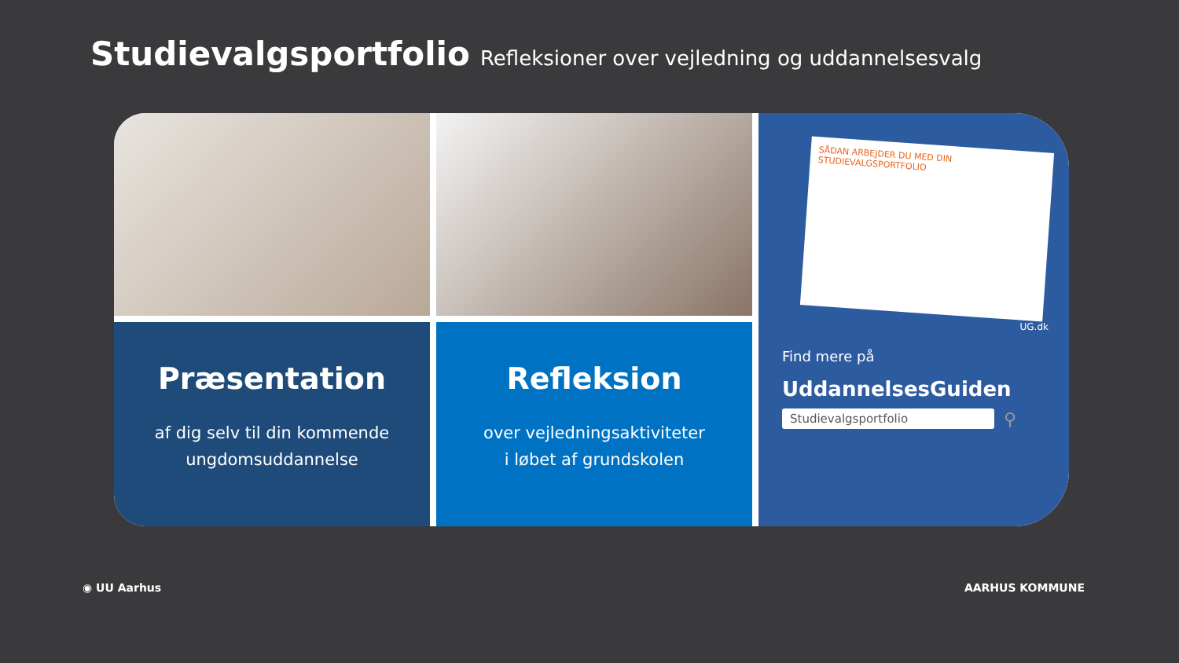Studievalgsportfolio Refleksioner over vejledning og uddannelsesvalg
SÅDAN ARBEJDER DU MED DIN STUDIEVALGSPORTFOLIO
UG.dk
Find mere på
UddannelsesGuiden
Studievalgsportfolio
⚲
Præsentation
af dig selv til din kommende
ungdomsuddannelse
Refleksion
over vejledningsaktiviteter
i løbet af grundskolen
◉ UU Aarhus AARHUS KOMMUNE